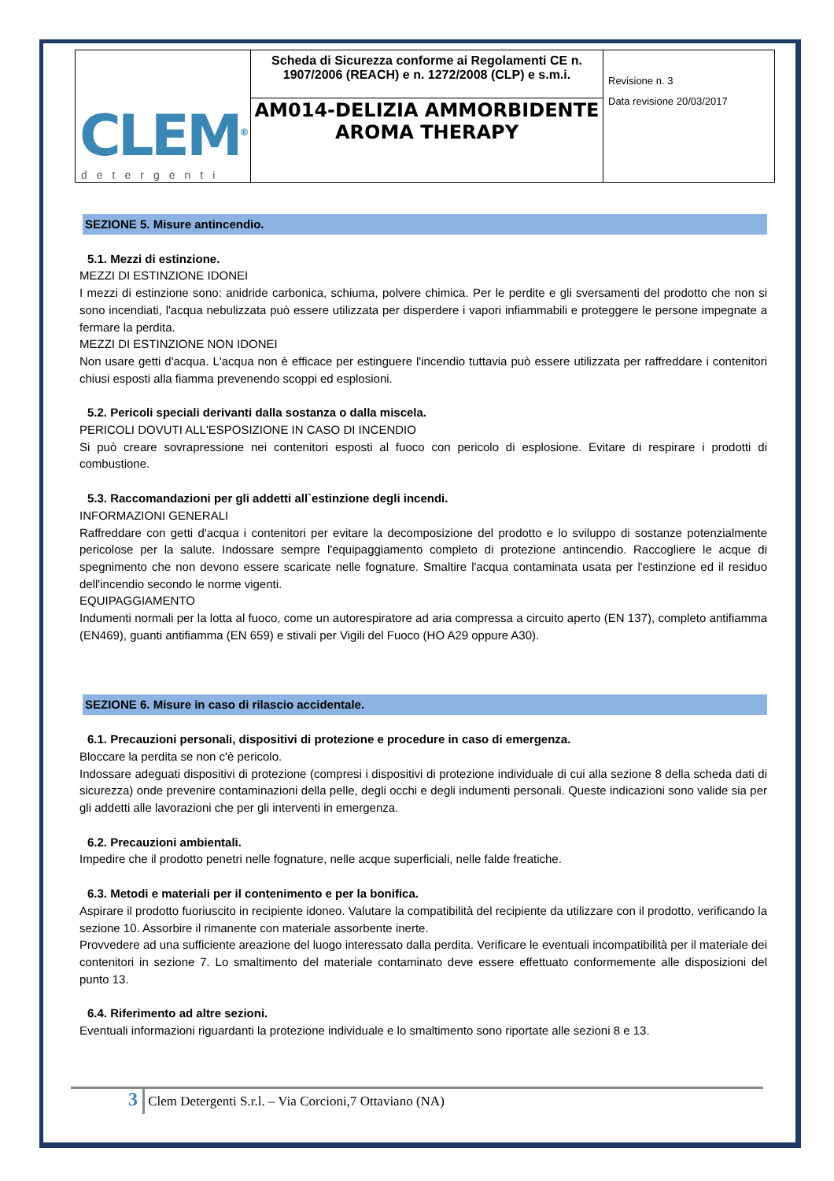| CLEM<sup>®</sup> detergenti | Scheda di Sicurezza conforme ai Regolamenti CE n. 1907/2006 (REACH) e n. 1272/2008 (CLP) e s.m.i. | Revisione n. 3 Data revisione 20/03/2017 |
| | AM014-DELIZIA AMMORBIDENTE AROMA THERAPY | |
SEZIONE 5. Misure antincendio.
5.1. Mezzi di estinzione.
MEZZI DI ESTINZIONE IDONEI
I mezzi di estinzione sono: anidride carbonica, schiuma, polvere chimica. Per le perdite e gli sversamenti del prodotto che non si sono incendiati, l'acqua nebulizzata può essere utilizzata per disperdere i vapori infiammabili e proteggere le persone impegnate a fermare la perdita.
MEZZI DI ESTINZIONE NON IDONEI
Non usare getti d'acqua. L'acqua non è efficace per estinguere l'incendio tuttavia può essere utilizzata per raffreddare i contenitori chiusi esposti alla fiamma prevenendo scoppi ed esplosioni.
5.2. Pericoli speciali derivanti dalla sostanza o dalla miscela.
PERICOLI DOVUTI ALL'ESPOSIZIONE IN CASO DI INCENDIO
Si può creare sovrapressione nei contenitori esposti al fuoco con pericolo di esplosione. Evitare di respirare i prodotti di combustione.
5.3. Raccomandazioni per gli addetti all`estinzione degli incendi.
INFORMAZIONI GENERALI
Raffreddare con getti d'acqua i contenitori per evitare la decomposizione del prodotto e lo sviluppo di sostanze potenzialmente pericolose per la salute. Indossare sempre l'equipaggiamento completo di protezione antincendio. Raccogliere le acque di spegnimento che non devono essere scaricate nelle fognature. Smaltire l'acqua contaminata usata per l'estinzione ed il residuo dell'incendio secondo le norme vigenti.
EQUIPAGGIAMENTO
Indumenti normali per la lotta al fuoco, come un autorespiratore ad aria compressa a circuito aperto (EN 137), completo antifiamma (EN469), guanti antifiamma (EN 659) e stivali per Vigili del Fuoco (HO A29 oppure A30).
SEZIONE 6. Misure in caso di rilascio accidentale.
6.1. Precauzioni personali, dispositivi di protezione e procedure in caso di emergenza.
Bloccare la perdita se non c'è pericolo.
Indossare adeguati dispositivi di protezione (compresi i dispositivi di protezione individuale di cui alla sezione 8 della scheda dati di sicurezza) onde prevenire contaminazioni della pelle, degli occhi e degli indumenti personali. Queste indicazioni sono valide sia per gli addetti alle lavorazioni che per gli interventi in emergenza.
6.2. Precauzioni ambientali.
Impedire che il prodotto penetri nelle fognature, nelle acque superficiali, nelle falde freatiche.
6.3. Metodi e materiali per il contenimento e per la bonifica.
Aspirare il prodotto fuoriuscito in recipiente idoneo. Valutare la compatibilità del recipiente da utilizzare con il prodotto, verificando la sezione 10. Assorbire il rimanente con materiale assorbente inerte.
Provvedere ad una sufficiente areazione del luogo interessato dalla perdita. Verificare le eventuali incompatibilità per il materiale dei contenitori in sezione 7. Lo smaltimento del materiale contaminato deve essere effettuato conformemente alle disposizioni del punto 13.
6.4. Riferimento ad altre sezioni.
Eventuali informazioni riguardanti la protezione individuale e lo smaltimento sono riportate alle sezioni 8 e 13.
3 Clem Detergenti S.r.l. – Via Corcioni,7 Ottaviano (NA)